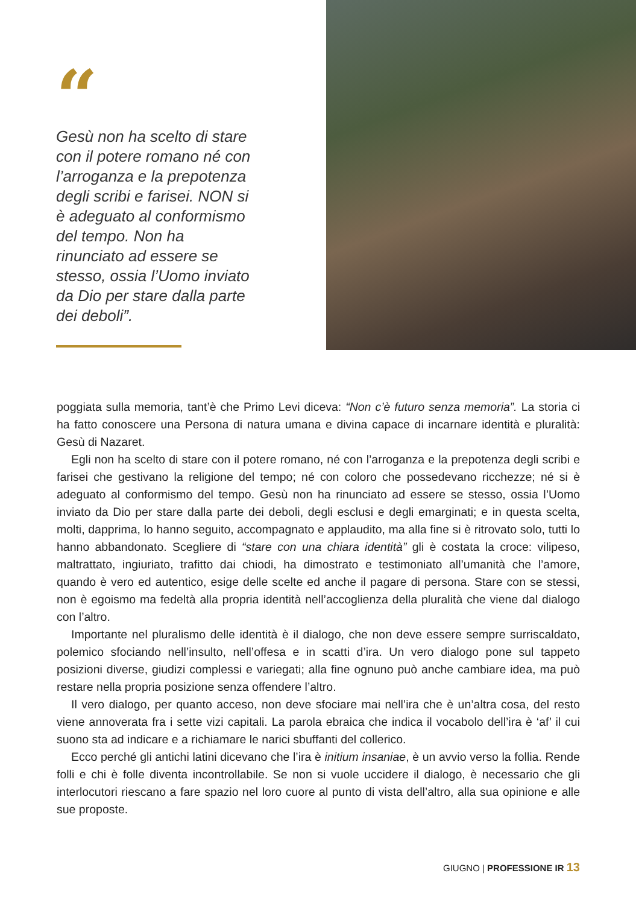“
Gesù non ha scelto di stare con il potere romano né con l’arroganza e la prepotenza degli scribi e farisei. NON si è adeguato al conformismo del tempo. Non ha rinunciato ad essere se stesso, ossia l’Uomo inviato da Dio per stare dalla parte dei deboli”.
poggiata sulla memoria, tant’è che Primo Levi diceva: “Non c’è futuro senza memoria”. La storia ci ha fatto conoscere una Persona di natura umana e divina capace di incarnare identità e pluralità: Gesù di Nazaret.
Egli non ha scelto di stare con il potere romano, né con l’arroganza e la prepotenza degli scribi e farisei che gestivano la religione del tempo; né con coloro che possedevano ricchezze; né si è adeguato al conformismo del tempo. Gesù non ha rinunciato ad essere se stesso, ossia l’Uomo inviato da Dio per stare dalla parte dei deboli, degli esclusi e degli emarginati; e in questa scelta, molti, dapprima, lo hanno seguito, accompagnato e applaudito, ma alla fine si è ritrovato solo, tutti lo hanno abbandonato. Scegliere di “stare con una chiara identità” gli è costata la croce: vilipeso, maltrattato, ingiuriato, trafitto dai chiodi, ha dimostrato e testimoniato all’umanità che l’amore, quando è vero ed autentico, esige delle scelte ed anche il pagare di persona. Stare con se stessi, non è egoismo ma fedeltà alla propria identità nell’accoglienza della pluralità che viene dal dialogo con l’altro.
Importante nel pluralismo delle identità è il dialogo, che non deve essere sempre surriscaldato, polemico sfociando nell’insulto, nell’offesa e in scatti d’ira. Un vero dialogo pone sul tappeto posizioni diverse, giudizi complessi e variegati; alla fine ognuno può anche cambiare idea, ma può restare nella propria posizione senza offendere l’altro.
Il vero dialogo, per quanto acceso, non deve sfociare mai nell’ira che è un’altra cosa, del resto viene annoverata fra i sette vizi capitali. La parola ebraica che indica il vocabolo dell’ira è ‘af’ il cui suono sta ad indicare e a richiamare le narici sbuffanti del collerico.
Ecco perché gli antichi latini dicevano che l’ira è initium insaniae, è un avvio verso la follia. Rende folli e chi è folle diventa incontrollabile. Se non si vuole uccidere il dialogo, è necessario che gli interlocutori riescano a fare spazio nel loro cuore al punto di vista dell’altro, alla sua opinione e alle sue proposte.
GIUGNO | PROFESSIONE IR 13